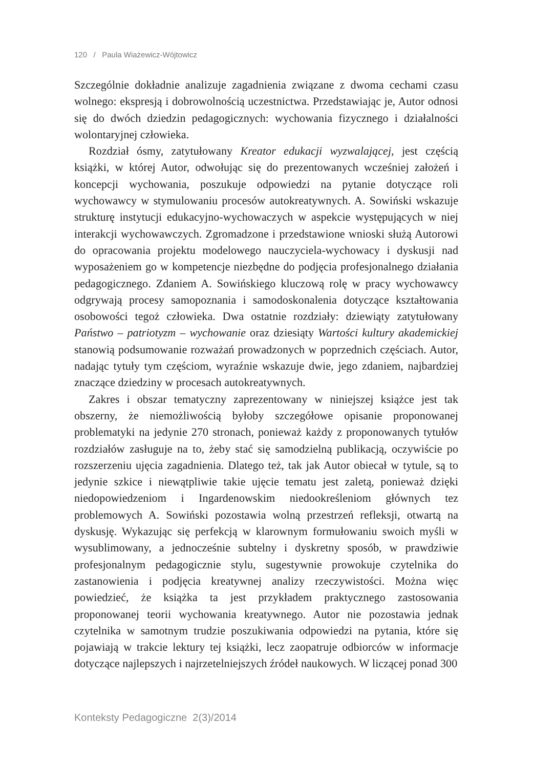120 / Paula Wiażewicz-Wójtowicz
Szczególnie dokładnie analizuje zagadnienia związane z dwoma cechami czasu wolnego: ekspresją i dobrowolnością uczestnictwa. Przedstawiając je, Autor odnosi się do dwóch dziedzin pedagogicznych: wychowania fizycznego i działalności wolontaryjnej człowieka.
Rozdział ósmy, zatytułowany Kreator edukacji wyzwalającej, jest częścią książki, w której Autor, odwołując się do prezentowanych wcześniej założeń i koncepcji wychowania, poszukuje odpowiedzi na pytanie dotyczące roli wychowawcy w stymulowaniu procesów autokreatywnych. A. Sowiński wskazuje strukturę instytucji edukacyjno-wychowaczych w aspekcie występujących w niej interakcji wychowawczych. Zgromadzone i przedstawione wnioski służą Autorowi do opracowania projektu modelowego nauczyciela-wychowacy i dyskusji nad wyposażeniem go w kompetencje niezbędne do podjęcia profesjonalnego działania pedagogicznego. Zdaniem A. Sowińskiego kluczową rolę w pracy wychowawcy odgrywają procesy samopoznania i samodoskonalenia dotyczące kształtowania osobowości tegoż człowieka. Dwa ostatnie rozdziały: dziewiąty zatytułowany Państwo – patriotyzm – wychowanie oraz dziesiąty Wartości kultury akademickiej stanowią podsumowanie rozważań prowadzonych w poprzednich częściach. Autor, nadając tytuły tym częściom, wyraźnie wskazuje dwie, jego zdaniem, najbardziej znaczące dziedziny w procesach autokreatywnych.
Zakres i obszar tematyczny zaprezentowany w niniejszej książce jest tak obszerny, że niemożliwością byłoby szczegółowe opisanie proponowanej problematyki na jedynie 270 stronach, ponieważ każdy z proponowanych tytułów rozdziałów zasługuje na to, żeby stać się samodzielną publikacją, oczywiście po rozszerzeniu ujęcia zagadnienia. Dlatego też, tak jak Autor obiecał w tytule, są to jedynie szkice i niewątpliwie takie ujęcie tematu jest zaletą, ponieważ dzięki niedopowiedzeniom i Ingardenowskim niedookreśleniom głównych tez problemowych A. Sowiński pozostawia wolną przestrzeń refleksji, otwartą na dyskusję. Wykazując się perfekcją w klarownym formułowaniu swoich myśli w wysublimowany, a jednocześnie subtelny i dyskretny sposób, w prawdziwie profesjonalnym pedagogicznie stylu, sugestywnie prowokuje czytelnika do zastanowienia i podjęcia kreatywnej analizy rzeczywistości. Można więc powiedzieć, że książka ta jest przykładem praktycznego zastosowania proponowanej teorii wychowania kreatywnego. Autor nie pozostawia jednak czytelnika w samotnym trudzie poszukiwania odpowiedzi na pytania, które się pojawiają w trakcie lektury tej książki, lecz zaopatruje odbiorców w informacje dotyczące najlepszych i najrzetelniejszych źródeł naukowych. W liczącej ponad 300
Konteksty Pedagogiczne 2(3)/2014